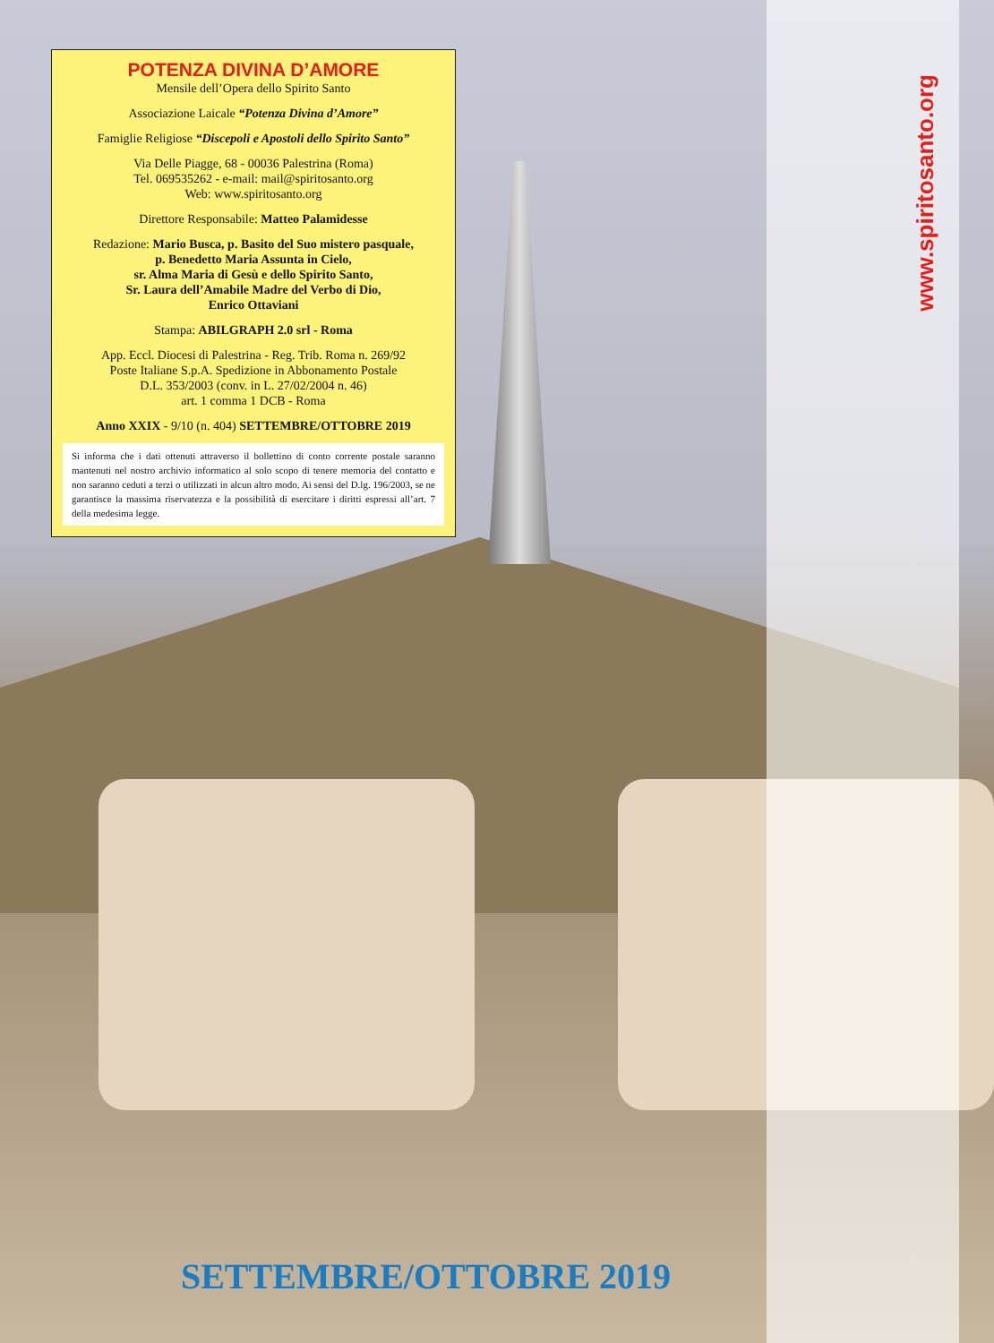POTENZA DIVINA D’AMORE
Mensile dell’Opera dello Spirito Santo
Associazione Laicale “Potenza Divina d’Amore”
Famiglie Religiose “Discepoli e Apostoli dello Spirito Santo”
Via Delle Piagge, 68 - 00036 Palestrina (Roma)
Tel. 069535262 - e-mail: mail@spiritosanto.org
Web: www.spiritosanto.org
Direttore Responsabile: Matteo Palamidesse
Redazione: Mario Busca, p. Basito del Suo mistero pasquale,
p. Benedetto Maria Assunta in Cielo,
sr. Alma Maria di Gesù e dello Spirito Santo,
Sr. Laura dell’Amabile Madre del Verbo di Dio,
Enrico Ottaviani
Stampa: ABILGRAPH 2.0 srl - Roma
App. Eccl. Diocesi di Palestrina - Reg. Trib. Roma n. 269/92
Poste Italiane S.p.A. Spedizione in Abbonamento Postale
D.L. 353/2003 (conv. in L. 27/02/2004 n. 46)
art. 1 comma 1 DCB - Roma
Anno XXIX - 9/10 (n. 404) SETTEMBRE/OTTOBRE 2019
Si informa che i dati ottenuti attraverso il bollettino di conto corrente postale saranno mantenuti nel nostro archivio informatico al solo scopo di tenere memoria del contatto e non saranno ceduti a terzi o utilizzati in alcun altro modo. Ai sensi del D.lg. 196/2003, se ne garantisce la massima riservatezza e la possibilità di esercitare i diritti espressi all’art. 7 della medesima legge.
www.spiritosanto.org
SETTEMBRE/OTTOBRE 2019